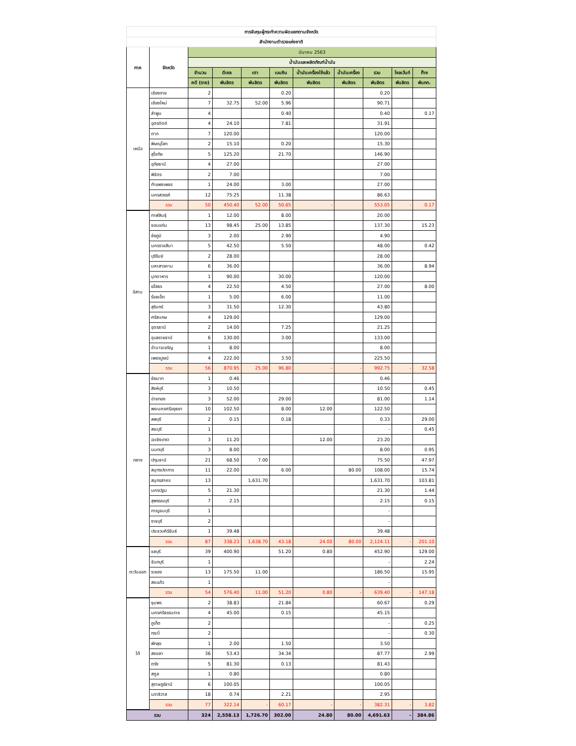| การจับกุมผู้กระทำความผิดแยกตามจังหวัด | | | | | | | | | | |
| --- | --- | --- | --- | --- | --- | --- | --- | --- | --- | --- |
| สำนักงานตำรวจแห่งชาติ | | | | | | | | | | |
| ภาค | จังหวัด | มีนาคม 2563 | | | | | | | | |
| | | น้ำมันและผลิตภัณฑ์น้ำมัน | | | | | | | | |
| | | จำนวน | ดีเซล | เตา | เบนซิน | น้ำมันเครื่องใช้แล้ว | น้ำมันเครื่อง | รวม | โซลเว้นท์ | ก๊าซ |
| | | คดี (ราย) | พันลิตร | พันลิตร | พันลิตร | พันลิตร | พันลิตร | พันลิตร | พันลิตร | พันกก. |
| เหนือ | เชียงราย | 2 | | | 0.20 | | | 0.20 | | |
| | เชียงใหม่ | 7 | 32.75 | 52.00 | 5.96 | | | 90.71 | | |
| | ลำพูน | 4 | | | 0.40 | | | 0.40 | | 0.17 |
| | อุตรดิตถ์ | 4 | 24.10 | | 7.81 | | | 31.91 | | |
| | ตาก | 7 | 120.00 | | | | | 120.00 | | |
| | พิษณุโลก | 2 | 15.10 | | 0.20 | | | 15.30 | | |
| | สุโขทัย | 5 | 125.20 | | 21.70 | | | 146.90 | | |
| | อุทัยธานี | 4 | 27.00 | | | | | 27.00 | | |
| | พิจิตร | 2 | 7.00 | | | | | 7.00 | | |
| | กำแพงเพชร | 1 | 24.00 | | 3.00 | | | 27.00 | | |
| | นครสวรรค์ | 12 | 75.25 | | 11.38 | | | 86.63 | | |
| | รวม | 50 | 450.40 | 52.00 | 50.65 | - | | 553.05 | - | 0.17 |
| อีสาน | กาฬสินธุ์ | 1 | 12.00 | | 8.00 | | | 20.00 | | |
| | ขอนแก่น | 13 | 98.45 | 25.00 | 13.85 | | | 137.30 | | 15.23 |
| | ชัยภูมิ | 3 | 2.00 | | 2.90 | | | 4.90 | | |
| | นครราชสีมา | 5 | 42.50 | | 5.50 | | | 48.00 | | 0.42 |
| | บุรีรัมย์ | 2 | 28.00 | | | | | 28.00 | | |
| | มหาสารคาม | 6 | 36.00 | | | | | 36.00 | | 8.94 |
| | มุกดาหาร | 1 | 90.00 | | 30.00 | | | 120.00 | | |
| | ยโสธร | 4 | 22.50 | | 4.50 | | | 27.00 | | 8.00 |
| | ร้อยเอ็ด | 1 | 5.00 | | 6.00 | | | 11.00 | | |
| | สุรินทร์ | 3 | 31.50 | | 12.30 | | | 43.80 | | |
| | ศรีสะเกษ | 4 | 129.00 | | | | | 129.00 | | |
| | อุดรธานี | 2 | 14.00 | | 7.25 | | | 21.25 | | |
| | อุบลราชธานี | 6 | 130.00 | | 3.00 | | | 133.00 | | |
| | อำนาจเจริญ | 1 | 8.00 | | | | | 8.00 | | |
| | เพชรบูรณ์ | 4 | 222.00 | | 3.50 | | | 225.50 | | |
| | รวม | 56 | 870.95 | 25.00 | 96.80 | - | - | 992.75 | - | 32.58 |
| กลาง | ชัยนาท | 1 | 0.46 | | | | | 0.46 | | |
| | สิงห์บุรี | 3 | 10.50 | | | | | 10.50 | | 0.45 |
| | อ่างทอง | 3 | 52.00 | | 29.00 | | | 81.00 | | 1.14 |
| | พระนครศรีอยุธยา | 10 | 102.50 | | 8.00 | 12.00 | | 122.50 | | |
| | ลพบุรี | 2 | 0.15 | | 0.18 | | | 0.33 | | 29.00 |
| | สระบุรี | 1 | | | | | | - | | 0.45 |
| | ฉะเชิงเทรา | 3 | 11.20 | | | 12.00 | | 23.20 | | |
| | นนทบุรี | 3 | 8.00 | | | | | 8.00 | | 0.95 |
| | ปทุมธานี | 21 | 68.50 | 7.00 | | | | 75.50 | | 47.97 |
| | สมุทรปราการ | 11 | 22.00 | | 6.00 | | 80.00 | 108.00 | | 15.74 |
| | สมุทรสาคร | 13 | | 1,631.70 | | | | 1,631.70 | | 103.81 |
| | นครปฐม | 5 | 21.30 | | | | | 21.30 | | 1.44 |
| | สุพรรณบุรี | 7 | 2.15 | | | | | 2.15 | | 0.15 |
| | กาญจนบุรี | 1 | | | | | | - | | |
| | ราชบุรี | 2 | | | | | | - | | |
| | ประจวบคีรีขันธ์ | 1 | 39.48 | | | | | 39.48 | | |
| | รวม | 87 | 338.23 | 1,638.70 | 43.18 | 24.00 | 80.00 | 2,124.11 | - | 201.10 |
| ตะวันออก | ชลบุรี | 39 | 400.90 | | 51.20 | 0.80 | | 452.90 | | 129.00 |
| | จันทบุรี | 1 | | | | | | - | | 2.24 |
| | ระยอง | 13 | 175.50 | 11.00 | | | | 186.50 | | 15.95 |
| | สระแก้ว | 1 | | | | | | - | | |
| | รวม | 54 | 576.40 | 11.00 | 51.20 | 0.80 | - | 639.40 | - | 147.18 |
| ใต้ | ชุมพร | 2 | 38.83 | | 21.84 | | | 60.67 | | 0.29 |
| | นครศรีธรรมราช | 4 | 45.00 | | 0.15 | | | 45.15 | | |
| | ภูเก็ต | 2 | | | | | | - | | 0.25 |
| | กระบี่ | 2 | | | | | | - | | 0.30 |
| | พัทลุง | 1 | 2.00 | | 1.50 | | | 3.50 | | |
| | สงขลา | 36 | 53.43 | | 34.34 | | | 87.77 | | 2.99 |
| | ตรัง | 5 | 81.30 | | 0.13 | | | 81.43 | | |
| | สตูล | 1 | 0.80 | | | | | 0.80 | | |
| | สุราษฎร์ธานี | 6 | 100.05 | | | | | 100.05 | | |
| | นราธิวาส | 18 | 0.74 | | 2.21 | | | 2.95 | | |
| | รวม | 77 | 322.14 | - | 60.17 | - | - | 382.31 | - | 3.82 |
| รวม | | 324 | 2,558.13 | 1,726.70 | 302.00 | 24.80 | 80.00 | 4,691.63 | - | 384.86 |